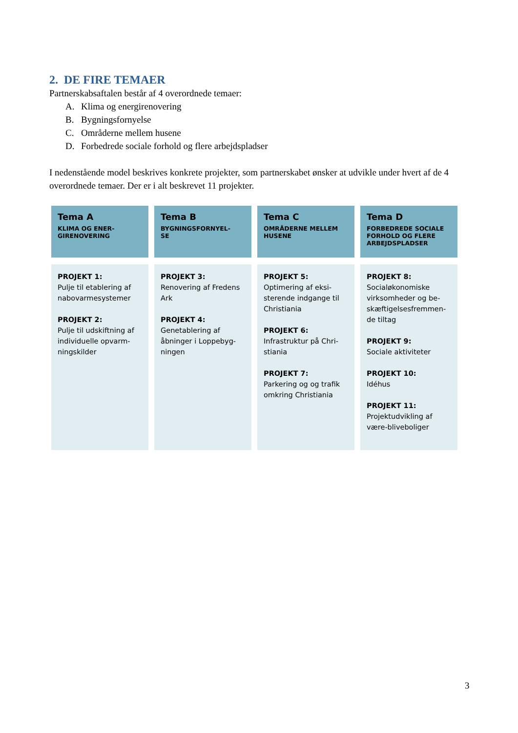2. DE FIRE TEMAER
Partnerskabsaftalen består af 4 overordnede temaer:
A. Klima og energirenovering
B. Bygningsfornyelse
C. Områderne mellem husene
D. Forbedrede sociale forhold og flere arbejdspladser
I nedenstående model beskrives konkrete projekter, som partnerskabet ønsker at udvikle under hvert af de 4 overordnede temaer. Der er i alt beskrevet 11 projekter.
| Tema A KLIMA OG ENER- GIRENOVERING | Tema B BYGNINGSFORNYEL- SE | Tema C OMRÅDERNE MELLEM HUSENE | Tema D FORBEDREDE SOCIALE FORHOLD OG FLERE ARBEJDSPLADSER |
| --- | --- | --- | --- |
| PROJEKT 1: Pulje til etablering af nabovarmesystemer PROJEKT 2: Pulje til udskiftning af individuelle opvarm-ningskilder | PROJEKT 3: Renovering af Fredens Ark PROJEKT 4: Genetablering af åbninger i Loppebyg-ningen | PROJEKT 5: Optimering af eksi-sterende indgange til Christiania PROJEKT 6: Infrastruktur på Chri-stiania PROJEKT 7: Parkering og og trafik omkring Christiania | PROJEKT 8: Socialøkonomiske virksomheder og be-skæftigelsesfremmen-de tiltag PROJEKT 9: Sociale aktiviteter PROJEKT 10: Idéhus PROJEKT 11: Projektudvikling af være-bliveboliger |
3